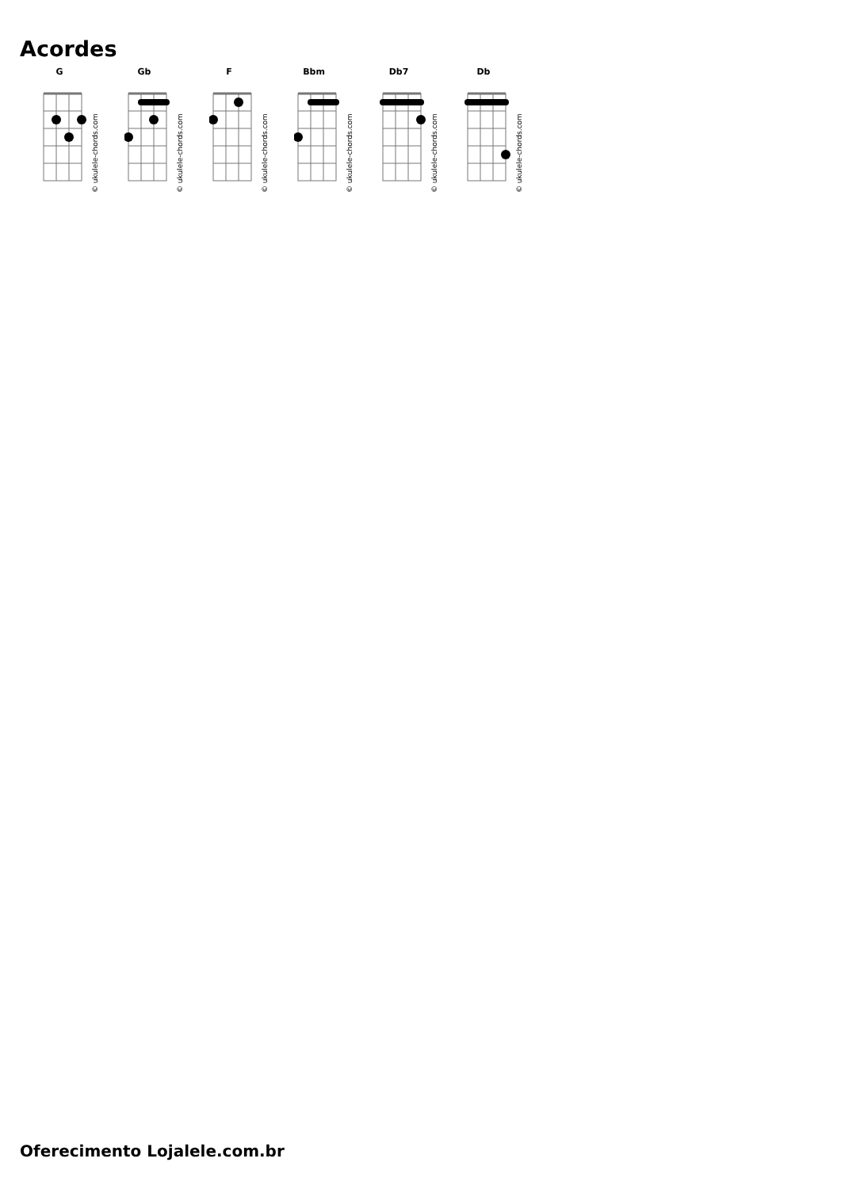Acordes
G
© ukulele-chords.com
Gb
© ukulele-chords.com
F
© ukulele-chords.com
Bbm
© ukulele-chords.com
Db7
© ukulele-chords.com
Db
© ukulele-chords.com
Oferecimento Lojalele.com.br